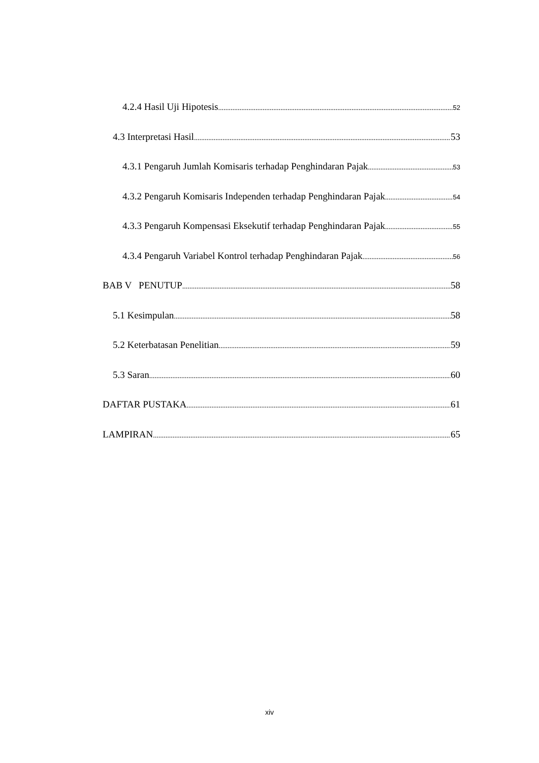4.2.4 Hasil Uji Hipotesis 52
4.3 Interpretasi Hasil 53
4.3.1 Pengaruh Jumlah Komisaris terhadap Penghindaran Pajak 53
4.3.2 Pengaruh Komisaris Independen terhadap Penghindaran Pajak 54
4.3.3 Pengaruh Kompensasi Eksekutif terhadap Penghindaran Pajak 55
4.3.4 Pengaruh Variabel Kontrol terhadap Penghindaran Pajak 56
BAB V PENUTUP 58
5.1 Kesimpulan 58
5.2 Keterbatasan Penelitian 59
5.3 Saran 60
DAFTAR PUSTAKA 61
LAMPIRAN 65
xiv